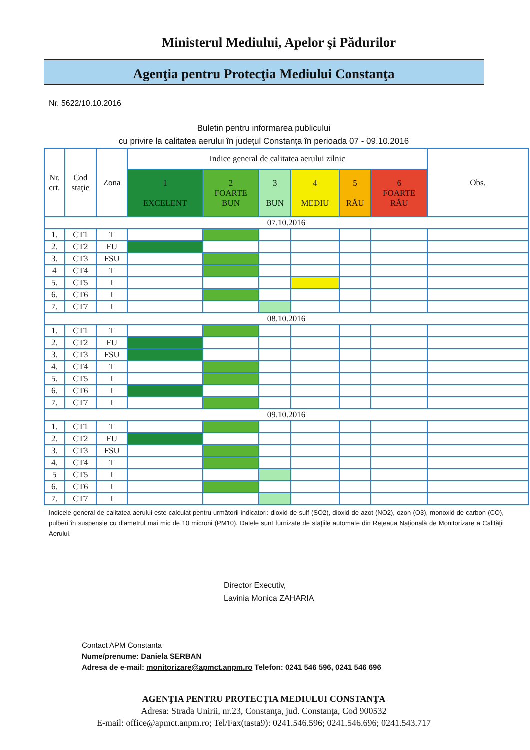Ministerul Mediului, Apelor şi Pădurilor
Agenţia pentru Protecţia Mediului Constanţa
Nr. 5622/10.10.2016
Buletin pentru informarea publicului
cu privire la calitatea aerului în judeţul Constanţa în perioada 07 - 09.10.2016
| Nr. crt. | Cod staţie | Zona | Indice general de calitatea aerului zilnic | | | | | | Obs. |
| --- | --- | --- | --- | --- | --- | --- | --- | --- | --- |
| | | | 1 EXCELENT | 2 FOARTE BUN | 3 BUN | 4 MEDIU | 5 RĂU | 6 FOARTE RĂU | |
| 07.10.2016 | | | | | | | | | |
| 1. | CT1 | T | | | | | | | |
| 2. | CT2 | FU | | | | | | | |
| 3. | CT3 | FSU | | | | | | | |
| 4 | CT4 | T | | | | | | | |
| 5. | CT5 | I | | | | | | | |
| 6. | CT6 | I | | | | | | | |
| 7. | CT7 | I | | | | | | | |
| 08.10.2016 | | | | | | | | | |
| 1. | CT1 | T | | | | | | | |
| 2. | CT2 | FU | | | | | | | |
| 3. | CT3 | FSU | | | | | | | |
| 4. | CT4 | T | | | | | | | |
| 5. | CT5 | I | | | | | | | |
| 6. | CT6 | I | | | | | | | |
| 7. | CT7 | I | | | | | | | |
| 09.10.2016 | | | | | | | | | |
| 1. | CT1 | T | | | | | | | |
| 2. | CT2 | FU | | | | | | | |
| 3. | CT3 | FSU | | | | | | | |
| 4. | CT4 | T | | | | | | | |
| 5 | CT5 | I | | | | | | | |
| 6. | CT6 | I | | | | | | | |
| 7. | CT7 | I | | | | | | | |
Indicele general de calitatea aerului este calculat pentru următorii indicatori: dioxid de sulf (SO2), dioxid de azot (NO2), ozon (O3), monoxid de carbon (CO), pulberi în suspensie cu diametrul mai mic de 10 microni (PM10). Datele sunt furnizate de staţiile automate din Reţeaua Naţională de Monitorizare a Calităţii Aerului.
Director Executiv,
Lavinia Monica ZAHARIA
Contact APM Constanta
Nume/prenume: Daniela SERBAN
Adresa de e-mail: monitorizare@apmct.anpm.ro Telefon: 0241 546 596, 0241 546 696
AGENŢIA PENTRU PROTECŢIA MEDIULUI CONSTANŢA
Adresa: Strada Unirii, nr.23, Constanţa, jud. Constanţa, Cod 900532
E-mail: office@apmct.anpm.ro; Tel/Fax(tasta9): 0241.546.596; 0241.546.696; 0241.543.717